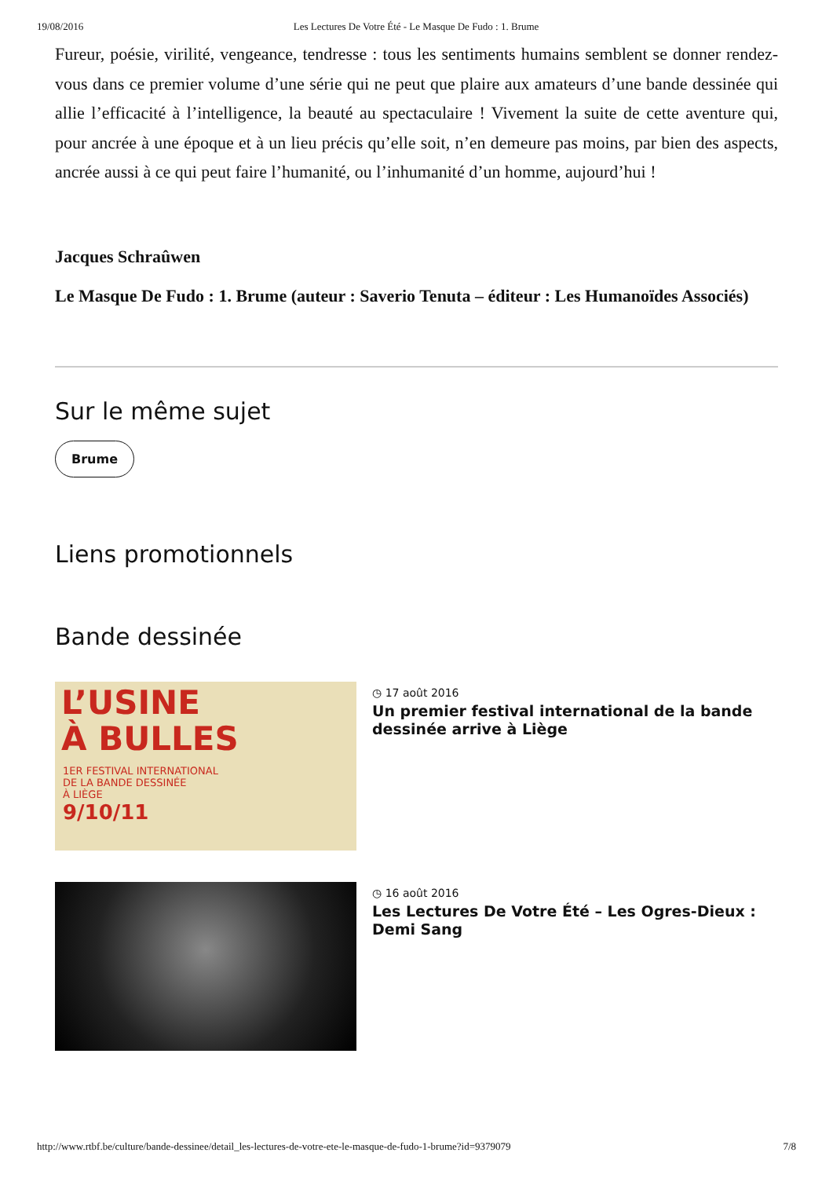19/08/2016 Les Lectures De Votre Été - Le Masque De Fudo : 1. Brume
Fureur, poésie, virilité, vengeance, tendresse : tous les sentiments humains semblent se donner rendez-vous dans ce premier volume d’une série qui ne peut que plaire aux amateurs d’une bande dessinée qui allie l’efficacité à l’intelligence, la beauté au spectaculaire ! Vivement la suite de cette aventure qui, pour ancrée à une époque et à un lieu précis qu’elle soit, n’en demeure pas moins, par bien des aspects, ancrée aussi à ce qui peut faire l’humanité, ou l’inhumanité d’un homme, aujourd’hui !
Jacques Schraûwen
Le Masque De Fudo : 1. Brume (auteur : Saverio Tenuta – éditeur : Les Humanoïdes Associés)
Sur le même sujet
Brume
Liens promotionnels
Bande dessinée
L’USINE
À BULLES
1ER FESTIVAL INTERNATIONAL
DE LA BANDE DESSINÉE
À LIÈGE
9/10/11
◷ 17 août 2016
Un premier festival international de la bande dessinée arrive à Liège
◷ 16 août 2016
Les Lectures De Votre Été – Les Ogres-Dieux : Demi Sang
http://www.rtbf.be/culture/bande-dessinee/detail_les-lectures-de-votre-ete-le-masque-de-fudo-1-brume?id=9379079 7/8